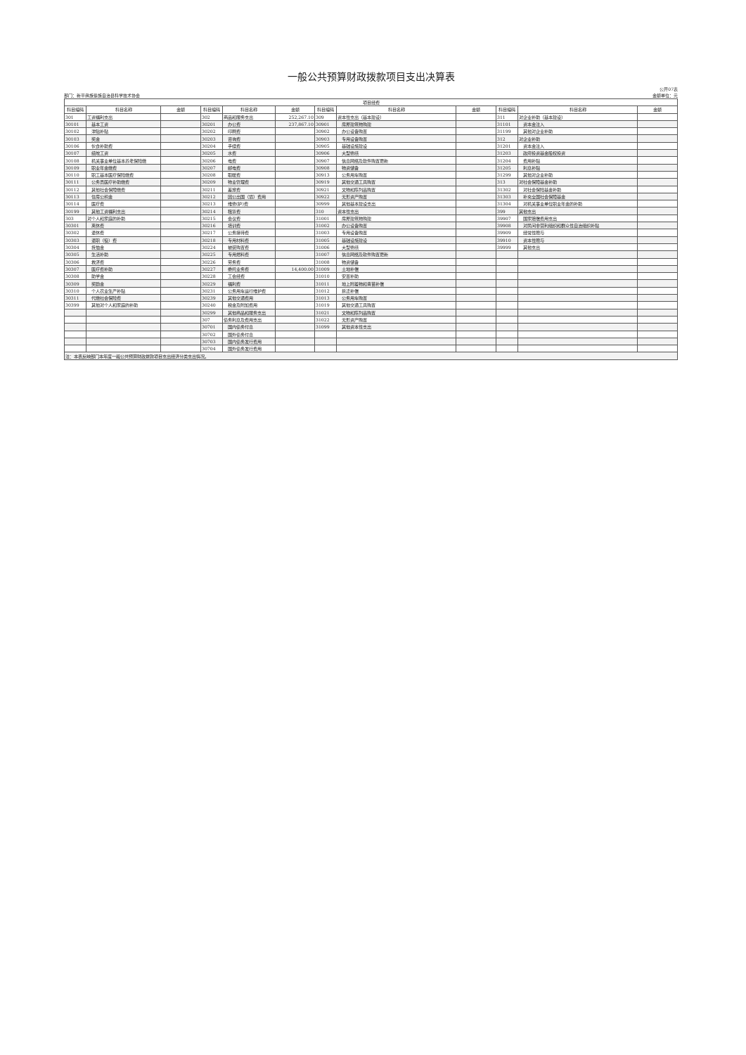一般公共预算财政拨款项目支出决算表
公开07表
部门：新平彝族傣族自治县科学技术协会 金额单位：元
| 项目经费 | | | | | | | | | | | |
| --- | --- | --- | --- | --- | --- | --- | --- | --- | --- | --- | --- |
| 科目编码 | 科目名称 | 金额 | 科目编码 | 科目名称 | 金额 | 科目编码 | 科目名称 | 金额 | 科目编码 | 科目名称 | 金额 |
| 301 | 工资福利支出 | | 302 | 商品和服务支出 | 252,267.10 | 309 | 资本性支出（基本建设） | | 311 | 对企业补助（基本建设） | |
| 30101 | 基本工资 | | 30201 | 办公费 | 237,867.10 | 30901 | 房屋建筑物购建 | | 31101 | 资本金注入 | |
| 30102 | 津贴补贴 | | 30202 | 印刷费 | | 30902 | 办公设备购置 | | 31199 | 其他对企业补助 | |
| 30103 | 奖金 | | 30203 | 咨询费 | | 30903 | 专用设备购置 | | 312 | 对企业补助 | |
| 30106 | 伙食补助费 | | 30204 | 手续费 | | 30905 | 基础设施建设 | | 31201 | 资本金注入 | |
| 30107 | 绩效工资 | | 30205 | 水费 | | 30906 | 大型修缮 | | 31203 | 政府投资基金股权投资 | |
| 30108 | 机关事业单位基本养老保险缴 | | 30206 | 电费 | | 30907 | 信息网络及软件购置更新 | | 31204 | 费用补贴 | |
| 30109 | 职业年金缴费 | | 30207 | 邮电费 | | 30908 | 物资储备 | | 31205 | 利息补贴 | |
| 30110 | 职工基本医疗保险缴费 | | 30208 | 取暖费 | | 30913 | 公务用车购置 | | 31299 | 其他对企业补助 | |
| 30111 | 公务员医疗补助缴费 | | 30209 | 物业管理费 | | 30919 | 其他交通工具购置 | | 313 | 对社会保障基金补助 | |
| 30112 | 其他社会保障缴费 | | 30211 | 差旅费 | | 30921 | 文物和陈列品购置 | | 31302 | 对社会保险基金补助 | |
| 30113 | 住房公积金 | | 30212 | 因公出国（境）费用 | | 30922 | 无形资产购置 | | 31303 | 补充全国社会保障基金 | |
| 30114 | 医疗费 | | 30213 | 维修(护)费 | | 30999 | 其他基本建设支出 | | 31304 | 对机关事业单位职业年金的补助 | |
| 30199 | 其他工资福利支出 | | 30214 | 租赁费 | | 310 | 资本性支出 | | 399 | 其他支出 | |
| 303 | 对个人和家庭的补助 | | 30215 | 会议费 | | 31001 | 房屋建筑物购建 | | 39907 | 国家赔偿费用支出 | |
| 30301 | 离休费 | | 30216 | 培训费 | | 31002 | 办公设备购置 | | 39908 | 对民间非营利组织和群众性自治组织补贴 | |
| 30302 | 退休费 | | 30217 | 公务接待费 | | 31003 | 专用设备购置 | | 39909 | 经常性赠与 | |
| 30303 | 退职（役）费 | | 30218 | 专用材料费 | | 31005 | 基础设施建设 | | 39910 | 资本性赠与 | |
| 30304 | 抚恤金 | | 30224 | 被装购置费 | | 31006 | 大型修缮 | | 39999 | 其他支出 | |
| 30305 | 生活补助 | | 30225 | 专用燃料费 | | 31007 | 信息网络及软件购置更新 | | | | |
| 30306 | 救济费 | | 30226 | 劳务费 | | 31008 | 物资储备 | | | | |
| 30307 | 医疗费补助 | | 30227 | 委托业务费 | 14,400.00 | 31009 | 土地补偿 | | | | |
| 30308 | 助学金 | | 30228 | 工会经费 | | 31010 | 安置补助 | | | | |
| 30309 | 奖励金 | | 30229 | 福利费 | | 31011 | 地上附着物和青苗补偿 | | | | |
| 30310 | 个人农业生产补贴 | | 30231 | 公务用车运行维护费 | | 31012 | 拆迁补偿 | | | | |
| 30311 | 代缴社会保险费 | | 30239 | 其他交通费用 | | 31013 | 公务用车购置 | | | | |
| 30399 | 其他对个人和家庭的补助 | | 30240 | 税金及附加费用 | | 31019 | 其他交通工具购置 | | | | |
| | | | 30299 | 其他商品和服务支出 | | 31021 | 文物和陈列品购置 | | | | |
| | | | 307 | 债务利息及费用支出 | | 31022 | 无形资产购置 | | | | |
| | | | 30701 | 国内债务付息 | | 31099 | 其他资本性支出 | | | | |
| | | | 30702 | 国外债务付息 | | | | | | | |
| | | | 30703 | 国内债务发行费用 | | | | | | | |
| | | | 30704 | 国外债务发行费用 | | | | | | | |
| 注：本表反映部门本年度一般公共预算财政拨款项目支出经济分类支出情况。 | | | | | | | | | | | |